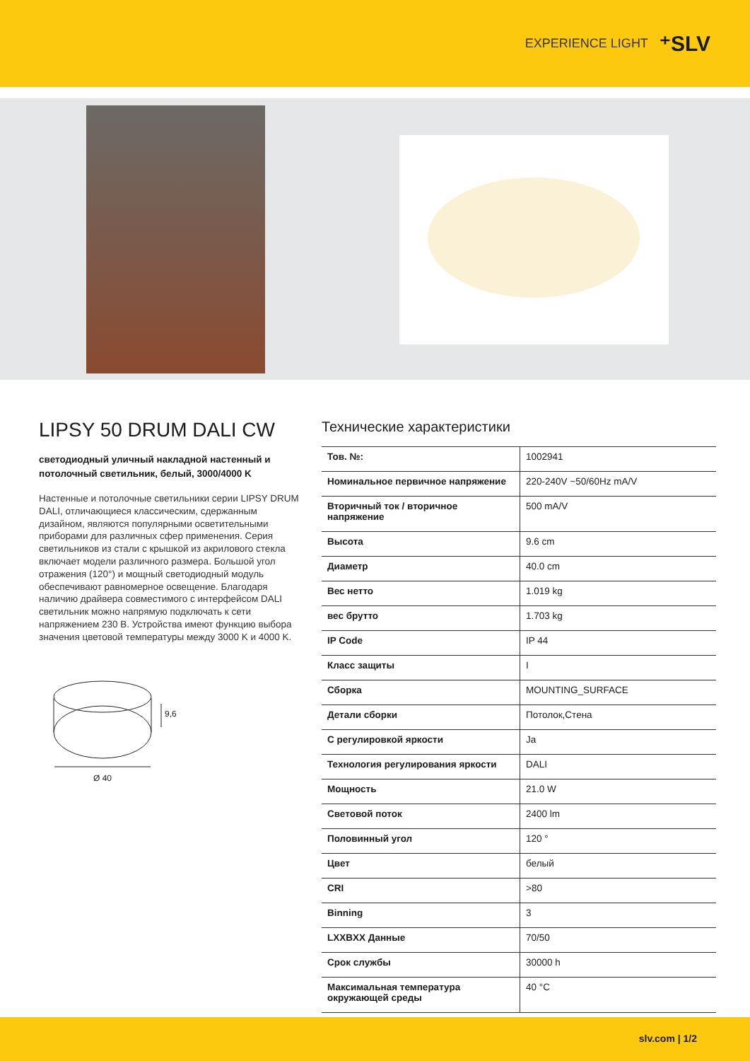EXPERIENCE LIGHT ⁺SLV
LIPSY 50 DRUM DALI CW
светодиодный уличный накладной настенный и потолочный светильник, белый, 3000/4000 K
Настенные и потолочные светильники серии LIPSY DRUM DALI, отличающиеся классическим, сдержанным дизайном, являются популярными осветительными приборами для различных сфер применения. Серия светильников из стали с крышкой из акрилового стекла включает модели различного размера. Большой угол отражения (120°) и мощный светодиодный модуль обеспечивают равномерное освещение. Благодаря наличию драйвера совместимого с интерфейсом DALI светильник можно напрямую подключать к сети напряжением 230 В. Устройства имеют функцию выбора значения цветовой температуры между 3000 K и 4000 K.
9,6
Ø 40
Технические характеристики
| Тов. №: | 1002941 |
| Номинальное первичное напряжение | 220-240V ~50/60Hz mA/V |
| Вторичный ток / вторичное напряжение | 500 mA/V |
| Высота | 9.6 cm |
| Диаметр | 40.0 cm |
| Вес нетто | 1.019 kg |
| вес брутто | 1.703 kg |
| IP Code | IP 44 |
| Класс защиты | I |
| Сборка | MOUNTING_SURFACE |
| Детали сборки | Потолок,Стена |
| С регулировкой яркости | Ja |
| Технология регулирования яркости | DALI |
| Мощность | 21.0 W |
| Световой поток | 2400 lm |
| Половинный угол | 120 ° |
| Цвет | белый |
| CRI | >80 |
| Binning | 3 |
| LXXBXX Данные | 70/50 |
| Срок службы | 30000 h |
| Максимальная температура окружающей среды | 40 °C |
slv.com | 1/2